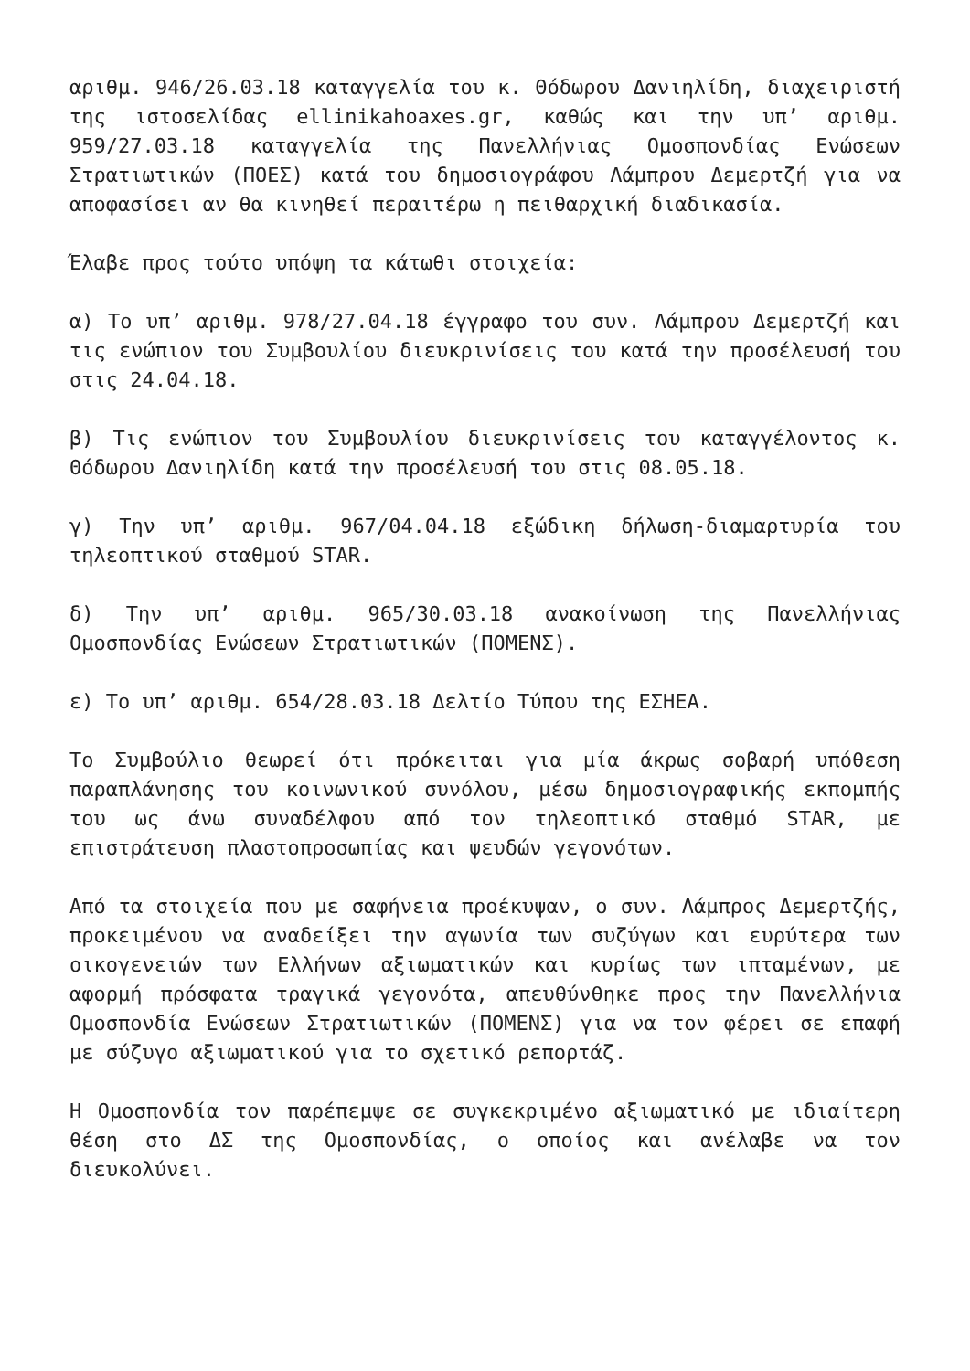αριθμ. 946/26.03.18 καταγγελία του κ. Θόδωρου Δανιηλίδη, διαχειριστή της ιστοσελίδας ellinikahoaxes.gr, καθώς και την υπ’ αριθμ. 959/27.03.18 καταγγελία της Πανελλήνιας Ομοσπονδίας Ενώσεων Στρατιωτικών (ΠΟΕΣ) κατά του δημοσιογράφου Λάμπρου Δεμερτζή για να αποφασίσει αν θα κινηθεί περαιτέρω η πειθαρχική διαδικασία.
Έλαβε προς τούτο υπόψη τα κάτωθι στοιχεία:
α) Το υπ’ αριθμ. 978/27.04.18 έγγραφο του συν. Λάμπρου Δεμερτζή και τις ενώπιον του Συμβουλίου διευκρινίσεις του κατά την προσέλευσή του στις 24.04.18.
β) Τις ενώπιον του Συμβουλίου διευκρινίσεις του καταγγέλοντος κ. Θόδωρου Δανιηλίδη κατά την προσέλευσή του στις 08.05.18.
γ) Την υπ’ αριθμ. 967/04.04.18 εξώδικη δήλωση-διαμαρτυρία του τηλεοπτικού σταθμού STAR.
δ) Την υπ’ αριθμ. 965/30.03.18 ανακοίνωση της Πανελλήνιας Ομοσπονδίας Ενώσεων Στρατιωτικών (ΠΟΜΕΝΣ).
ε) Το υπ’ αριθμ. 654/28.03.18 Δελτίο Τύπου της ΕΣΗΕΑ.
Το Συμβούλιο θεωρεί ότι πρόκειται για μία άκρως σοβαρή υπόθεση παραπλάνησης του κοινωνικού συνόλου, μέσω δημοσιογραφικής εκπομπής του ως άνω συναδέλφου από τον τηλεοπτικό σταθμό STAR, με επιστράτευση πλαστοπροσωπίας και ψευδών γεγονότων.
Από τα στοιχεία που με σαφήνεια προέκυψαν, ο συν. Λάμπρος Δεμερτζής, προκειμένου να αναδείξει την αγωνία των συζύγων και ευρύτερα των οικογενειών των Ελλήνων αξιωματικών και κυρίως των ιπταμένων, με αφορμή πρόσφατα τραγικά γεγονότα, απευθύνθηκε προς την Πανελλήνια Ομοσπονδία Ενώσεων Στρατιωτικών (ΠΟΜΕΝΣ) για να τον φέρει σε επαφή με σύζυγο αξιωματικού για το σχετικό ρεπορτάζ.
Η Ομοσπονδία τον παρέπεμψε σε συγκεκριμένο αξιωματικό με ιδιαίτερη θέση στο ΔΣ της Ομοσπονδίας, ο οποίος και ανέλαβε να τον διευκολύνει.